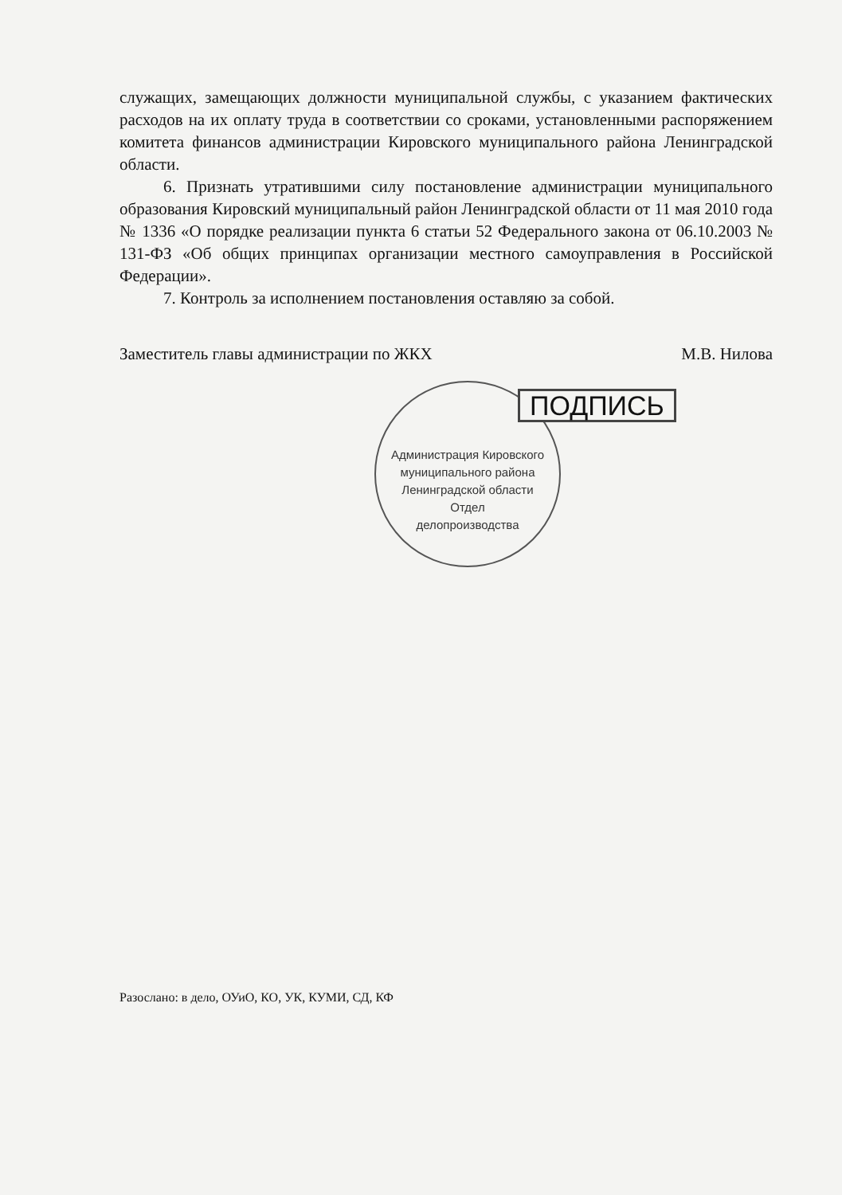служащих, замещающих должности муниципальной службы, с указанием фактических расходов на их оплату труда в соответствии со сроками, установленными распоряжением комитета финансов администрации Кировского муниципального района Ленинградской области.
6. Признать утратившими силу постановление администрации муниципального образования Кировский муниципальный район Ленинградской области от 11 мая 2010 года № 1336 «О порядке реализации пункта 6 статьи 52 Федерального закона от 06.10.2003 № 131-ФЗ «Об общих принципах организации местного самоуправления в Российской Федерации».
7. Контроль за исполнением постановления оставляю за собой.
Заместитель главы администрации по ЖКХ М.В. Нилова
Администрация Кировского муниципального района Ленинградской области
Отдел
делопроизводства
ПОДПИСЬ
Разослано: в дело, ОУиО, КО, УК, КУМИ, СД, КФ